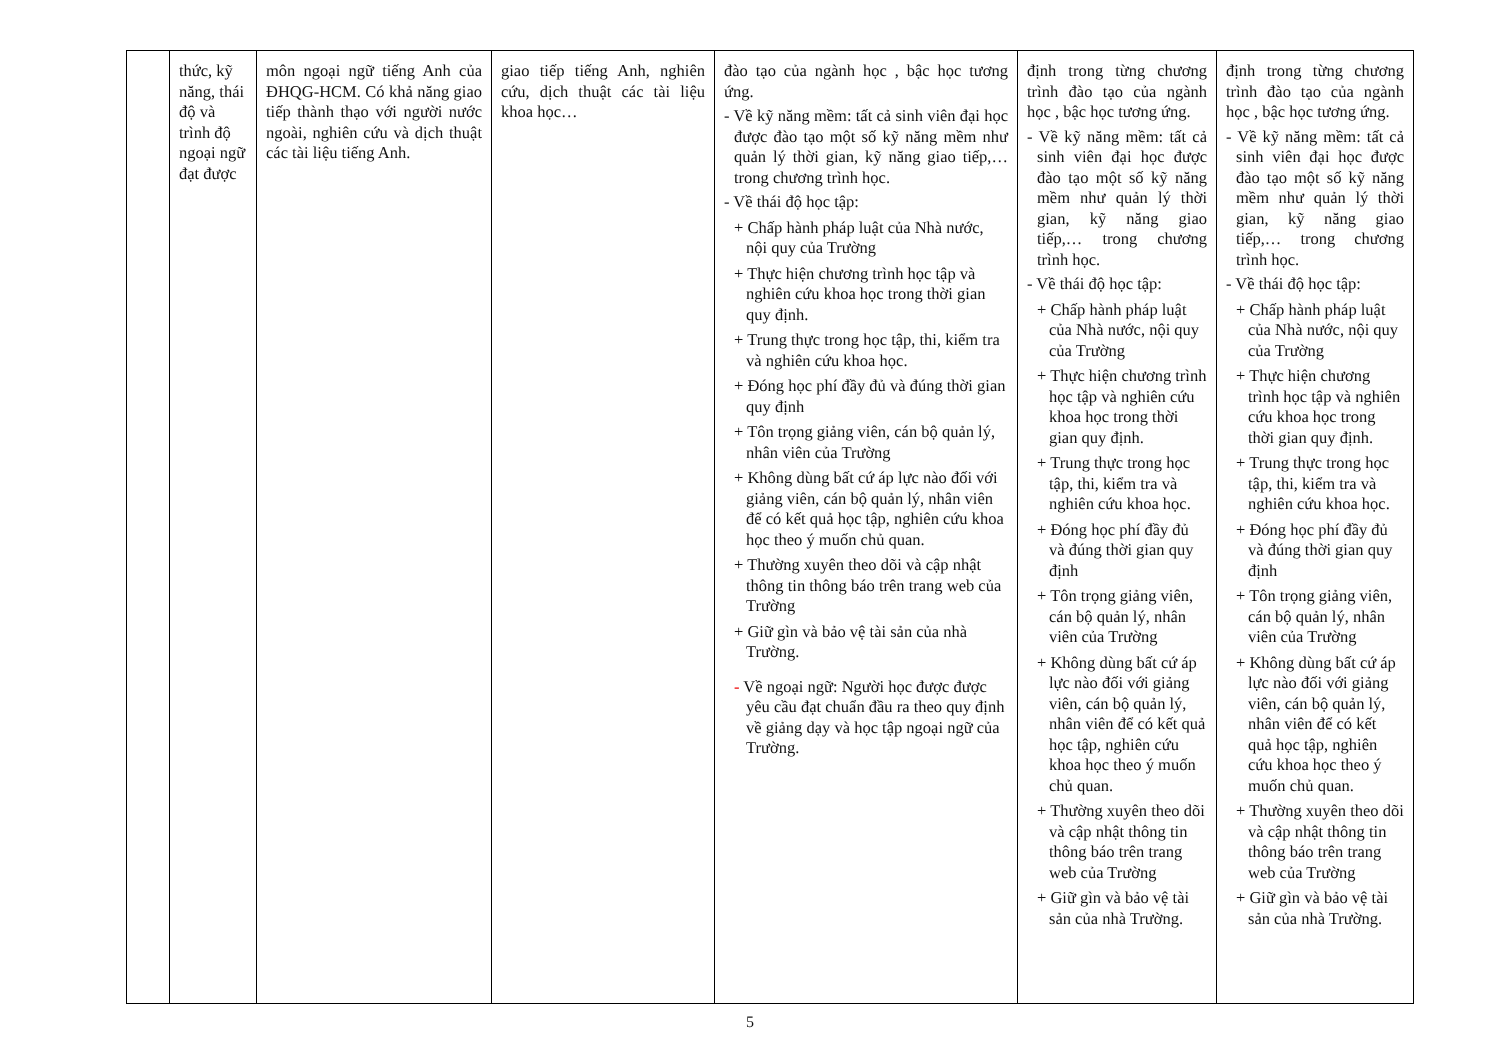| | thức, kỹ năng, thái độ và trình độ ngoại ngữ đạt được | môn ngoại ngữ tiếng Anh của ĐHQG-HCM. Có khả năng giao tiếp thành thạo với người nước ngoài, nghiên cứu và dịch thuật các tài liệu tiếng Anh. | giao tiếp tiếng Anh, nghiên cứu, dịch thuật các tài liệu khoa học… | đào tạo của ngành học , bậc học tương ứng. - Về kỹ năng mềm: tất cả sinh viên đại học được đào tạo một số kỹ năng mềm như quản lý thời gian, kỹ năng giao tiếp,… trong chương trình học. - Về thái độ học tập: + Chấp hành pháp luật của Nhà nước, nội quy của Trường + Thực hiện chương trình học tập và nghiên cứu khoa học trong thời gian quy định. + Trung thực trong học tập, thi, kiểm tra và nghiên cứu khoa học. + Đóng học phí đầy đủ và đúng thời gian quy định + Tôn trọng giảng viên, cán bộ quản lý, nhân viên của Trường + Không dùng bất cứ áp lực nào đối với giảng viên, cán bộ quản lý, nhân viên để có kết quả học tập, nghiên cứu khoa học theo ý muốn chủ quan. + Thường xuyên theo dõi và cập nhật thông tin thông báo trên trang web của Trường + Giữ gìn và bảo vệ tài sản của nhà Trường. - Về ngoại ngữ: Người học được được yêu cầu đạt chuẩn đầu ra theo quy định về giảng dạy và học tập ngoại ngữ của Trường. | định trong từng chương trình đào tạo của ngành học , bậc học tương ứng. - Về kỹ năng mềm: tất cả sinh viên đại học được đào tạo một số kỹ năng mềm như quản lý thời gian, kỹ năng giao tiếp,… trong chương trình học. - Về thái độ học tập: + Chấp hành pháp luật của Nhà nước, nội quy của Trường + Thực hiện chương trình học tập và nghiên cứu khoa học trong thời gian quy định. + Trung thực trong học tập, thi, kiểm tra và nghiên cứu khoa học. + Đóng học phí đầy đủ và đúng thời gian quy định + Tôn trọng giảng viên, cán bộ quản lý, nhân viên của Trường + Không dùng bất cứ áp lực nào đối với giảng viên, cán bộ quản lý, nhân viên để có kết quả học tập, nghiên cứu khoa học theo ý muốn chủ quan. + Thường xuyên theo dõi và cập nhật thông tin thông báo trên trang web của Trường + Giữ gìn và bảo vệ tài sản của nhà Trường. | định trong từng chương trình đào tạo của ngành học , bậc học tương ứng. - Về kỹ năng mềm: tất cả sinh viên đại học được đào tạo một số kỹ năng mềm như quản lý thời gian, kỹ năng giao tiếp,… trong chương trình học. - Về thái độ học tập: + Chấp hành pháp luật của Nhà nước, nội quy của Trường + Thực hiện chương trình học tập và nghiên cứu khoa học trong thời gian quy định. + Trung thực trong học tập, thi, kiểm tra và nghiên cứu khoa học. + Đóng học phí đầy đủ và đúng thời gian quy định + Tôn trọng giảng viên, cán bộ quản lý, nhân viên của Trường + Không dùng bất cứ áp lực nào đối với giảng viên, cán bộ quản lý, nhân viên để có kết quả học tập, nghiên cứu khoa học theo ý muốn chủ quan. + Thường xuyên theo dõi và cập nhật thông tin thông báo trên trang web của Trường + Giữ gìn và bảo vệ tài sản của nhà Trường. |
5